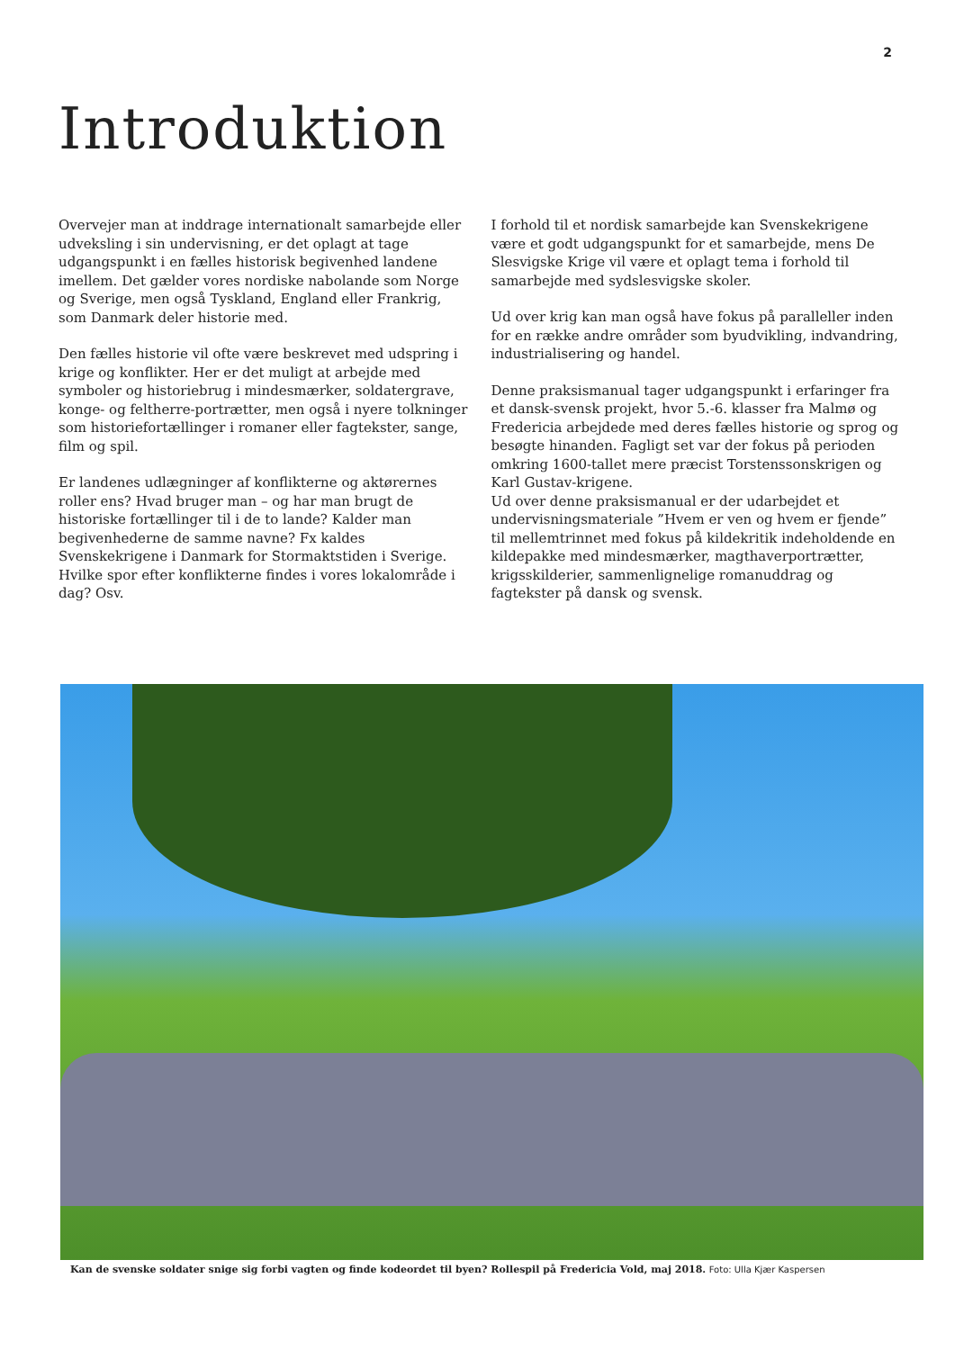2
Introduktion
Overvejer man at inddrage internationalt samarbejde eller udveksling i sin undervisning, er det oplagt at tage udgangspunkt i en fælles historisk begivenhed landene imellem. Det gælder vores nordiske nabolande som Norge og Sverige, men også Tyskland, England eller Frankrig, som Danmark deler historie med.
Den fælles historie vil ofte være beskrevet med udspring i krige og konflikter. Her er det muligt at arbejde med symboler og historiebrug i mindesmærker, soldatergrave, konge- og feltherre-portrætter, men også i nyere tolkninger som historiefortællinger i romaner eller fagtekster, sange, film og spil.
Er landenes udlægninger af konflikterne og aktørernes roller ens? Hvad bruger man – og har man brugt de historiske fortællinger til i de to lande? Kalder man begivenhederne de samme navne? Fx kaldes Svenskekrigene i Danmark for Stormaktstiden i Sverige. Hvilke spor efter konflikterne findes i vores lokalområde i dag? Osv.
I forhold til et nordisk samarbejde kan Svenskekrigene være et godt udgangspunkt for et samarbejde, mens De Slesvigske Krige vil være et oplagt tema i forhold til samarbejde med sydslesvigske skoler.
Ud over krig kan man også have fokus på paralleller inden for en række andre områder som byudvikling, indvandring, industrialisering og handel.
Denne praksismanual tager udgangspunkt i erfaringer fra et dansk-svensk projekt, hvor 5.-6. klasser fra Malmø og Fredericia arbejdede med deres fælles historie og sprog og besøgte hinanden. Fagligt set var der fokus på perioden omkring 1600-tallet mere præcist Torstenssonskrigen og Karl Gustav-krigene.
Ud over denne praksismanual er der udarbejdet et undervisningsmateriale ”Hvem er ven og hvem er fjende” til mellemtrinnet med fokus på kildekritik indeholdende en kildepakke med mindesmærker, magthaverportrætter, krigsskilderier, sammenlignelige romanuddrag og fagtekster på dansk og svensk.
Kan de svenske soldater snige sig forbi vagten og finde kodeordet til byen? Rollespil på Fredericia Vold, maj 2018. Foto: Ulla Kjær Kaspersen